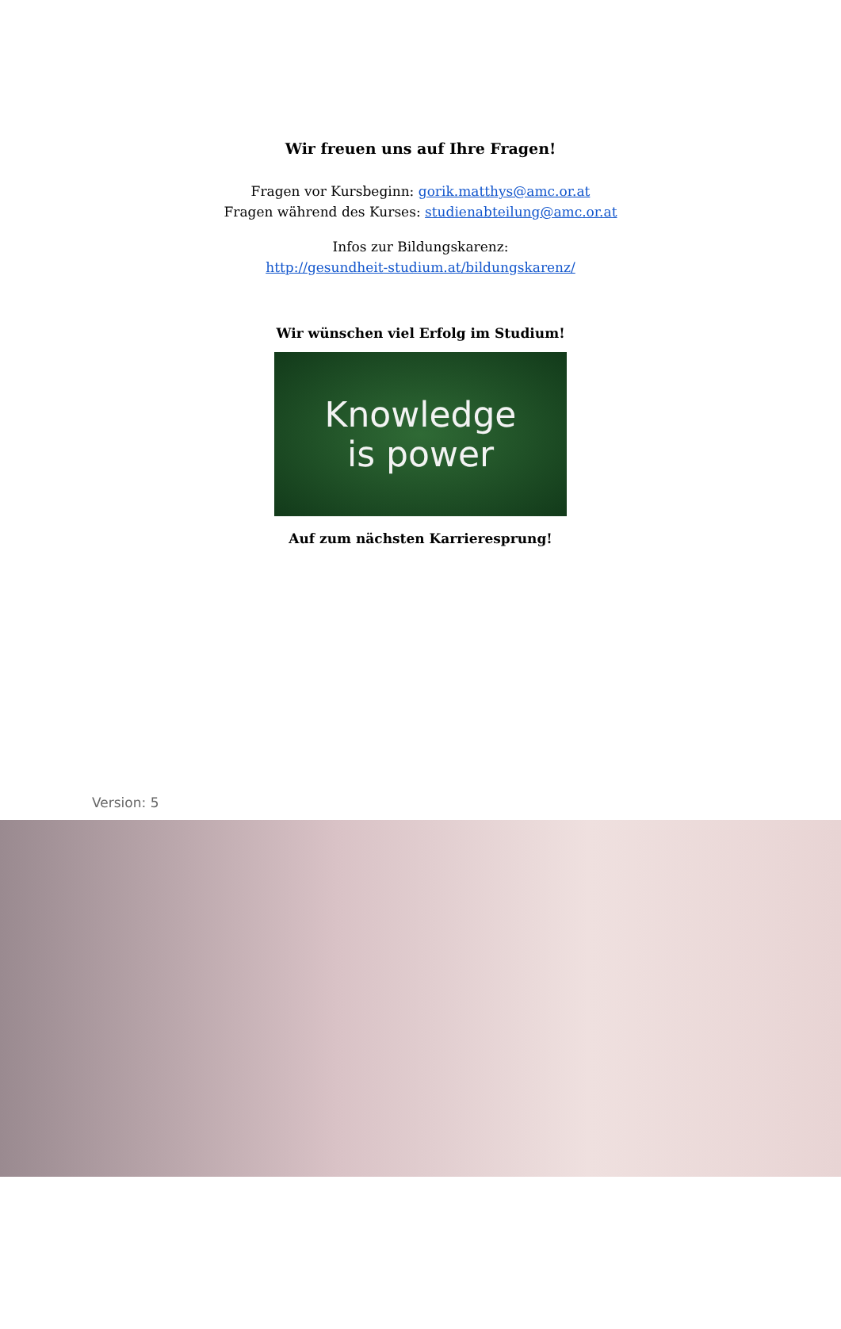Wir freuen uns auf Ihre Fragen!
Fragen vor Kursbeginn: gorik.matthys@amc.or.at
Fragen während des Kurses: studienabteilung@amc.or.at
Infos zur Bildungskarenz:
http://gesundheit-studium.at/bildungskarenz/
Wir wünschen viel Erfolg im Studium!
Knowledge
is power
Auf zum nächsten Karrieresprung!
Version: 5